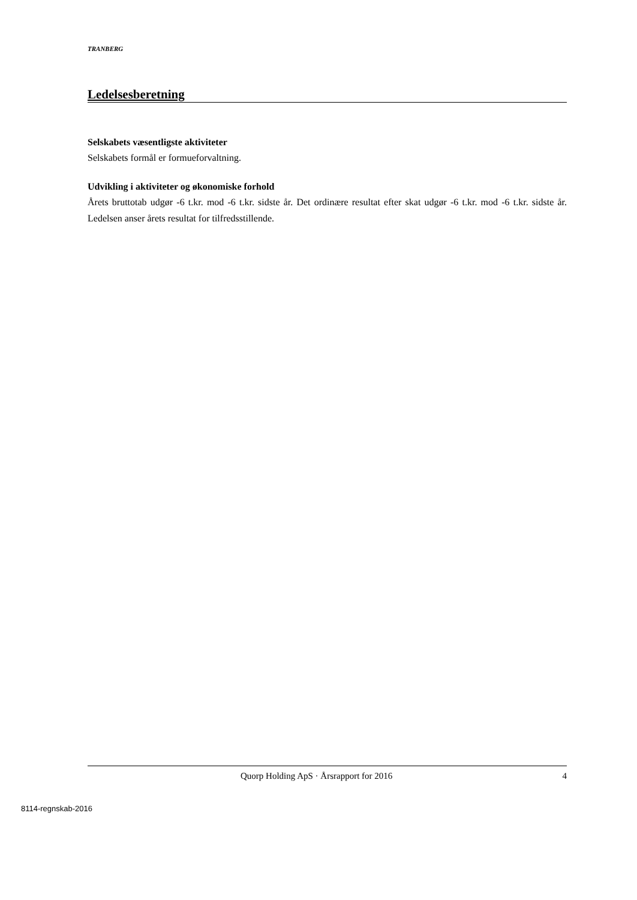TRANBERG
Ledelsesberetning
Selskabets væsentligste aktiviteter
Selskabets formål er formueforvaltning.
Udvikling i aktiviteter og økonomiske forhold
Årets bruttotab udgør -6 t.kr. mod -6 t.kr. sidste år. Det ordinære resultat efter skat udgør -6 t.kr. mod -6 t.kr. sidste år. Ledelsen anser årets resultat for tilfredsstillende.
Quorp Holding ApS · Årsrapport for 2016 4
8114-regnskab-2016